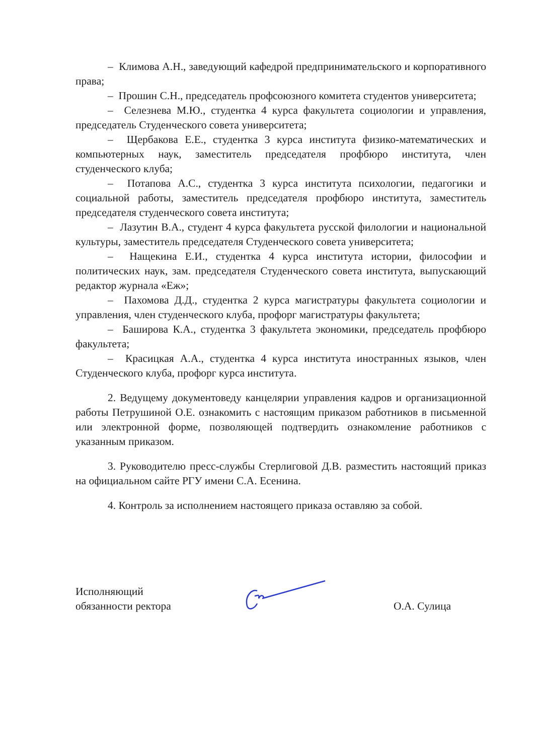– Климова А.Н., заведующий кафедрой предпринимательского и корпоративного права;
– Прошин С.Н., председатель профсоюзного комитета студентов университета;
– Селезнева М.Ю., студентка 4 курса факультета социологии и управления, председатель Студенческого совета университета;
– Щербакова Е.Е., студентка 3 курса института физико-математических и компьютерных наук, заместитель председателя профбюро института, член студенческого клуба;
– Потапова А.С., студентка 3 курса института психологии, педагогики и социальной работы, заместитель председателя профбюро института, заместитель председателя студенческого совета института;
– Лазутин В.А., студент 4 курса факультета русской филологии и национальной культуры, заместитель председателя Студенческого совета университета;
– Нащекина Е.И., студентка 4 курса института истории, философии и политических наук, зам. председателя Студенческого совета института, выпускающий редактор журнала «Еж»;
– Пахомова Д.Д., студентка 2 курса магистратуры факультета социологии и управления, член студенческого клуба, профорг магистратуры факультета;
– Баширова К.А., студентка 3 факультета экономики, председатель профбюро факультета;
– Красицкая А.А., студентка 4 курса института иностранных языков, член Студенческого клуба, профорг курса института.
2. Ведущему документоведу канцелярии управления кадров и организационной работы Петрушиной О.Е. ознакомить с настоящим приказом работников в письменной или электронной форме, позволяющей подтвердить ознакомление работников с указанным приказом.
3. Руководителю пресс-службы Стерлиговой Д.В. разместить настоящий приказ на официальном сайте РГУ имени С.А. Есенина.
4. Контроль за исполнением настоящего приказа оставляю за собой.
Исполняющий
обязанности ректора
О.А. Сулица